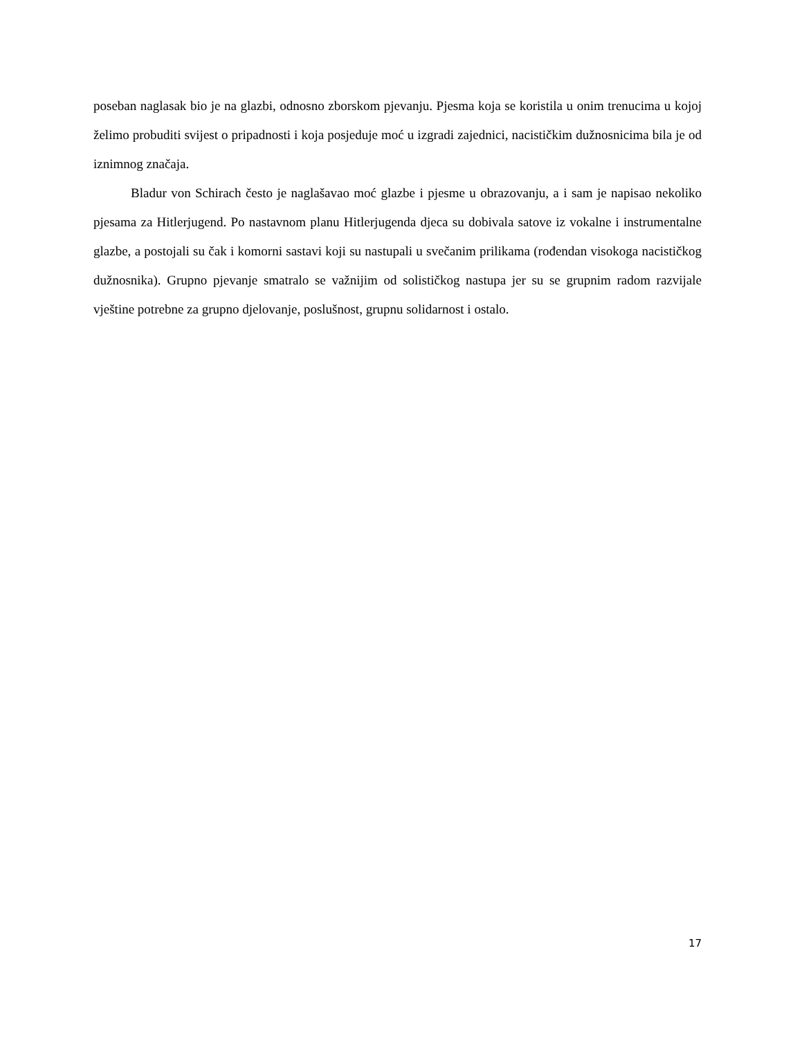poseban naglasak bio je na glazbi, odnosno zborskom pjevanju. Pjesma koja se koristila u onim trenucima u kojoj želimo probuditi svijest o pripadnosti i koja posjeduje moć u izgradi zajednici, nacističkim dužnosnicima bila je od iznimnog značaja.
Bladur von Schirach često je naglašavao moć glazbe i pjesme u obrazovanju, a i sam je napisao nekoliko pjesama za Hitlerjugend. Po nastavnom planu Hitlerjugenda djeca su dobivala satove iz vokalne i instrumentalne glazbe, a postojali su čak i komorni sastavi koji su nastupali u svečanim prilikama (rođendan visokoga nacističkog dužnosnika). Grupno pjevanje smatralo se važnijim od solističkog nastupa jer su se grupnim radom razvijale vještine potrebne za grupno djelovanje, poslušnost, grupnu solidarnost i ostalo.
17